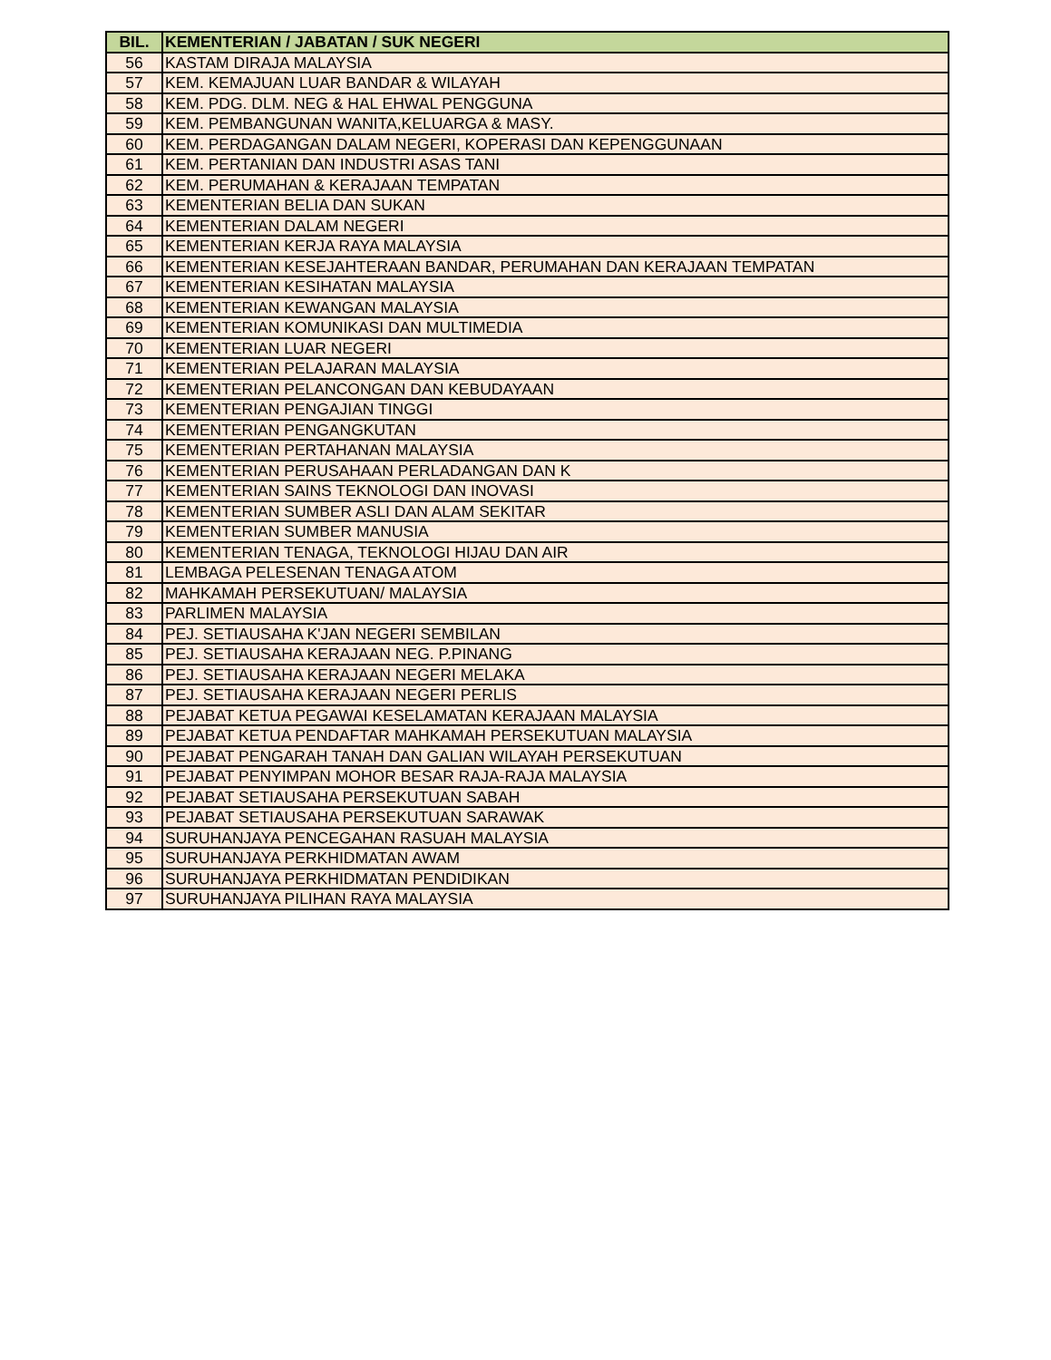| BIL. | KEMENTERIAN / JABATAN / SUK NEGERI |
| --- | --- |
| 56 | KASTAM DIRAJA MALAYSIA |
| 57 | KEM. KEMAJUAN LUAR BANDAR & WILAYAH |
| 58 | KEM. PDG. DLM. NEG & HAL EHWAL PENGGUNA |
| 59 | KEM. PEMBANGUNAN WANITA,KELUARGA & MASY. |
| 60 | KEM. PERDAGANGAN DALAM NEGERI, KOPERASI DAN KEPENGGUNAAN |
| 61 | KEM. PERTANIAN DAN INDUSTRI ASAS TANI |
| 62 | KEM. PERUMAHAN & KERAJAAN TEMPATAN |
| 63 | KEMENTERIAN BELIA DAN SUKAN |
| 64 | KEMENTERIAN DALAM NEGERI |
| 65 | KEMENTERIAN KERJA RAYA MALAYSIA |
| 66 | KEMENTERIAN KESEJAHTERAAN BANDAR, PERUMAHAN DAN KERAJAAN TEMPATAN |
| 67 | KEMENTERIAN KESIHATAN MALAYSIA |
| 68 | KEMENTERIAN KEWANGAN MALAYSIA |
| 69 | KEMENTERIAN KOMUNIKASI DAN MULTIMEDIA |
| 70 | KEMENTERIAN LUAR NEGERI |
| 71 | KEMENTERIAN PELAJARAN MALAYSIA |
| 72 | KEMENTERIAN PELANCONGAN DAN KEBUDAYAAN |
| 73 | KEMENTERIAN PENGAJIAN TINGGI |
| 74 | KEMENTERIAN PENGANGKUTAN |
| 75 | KEMENTERIAN PERTAHANAN MALAYSIA |
| 76 | KEMENTERIAN PERUSAHAAN PERLADANGAN DAN K |
| 77 | KEMENTERIAN SAINS TEKNOLOGI DAN INOVASI |
| 78 | KEMENTERIAN SUMBER ASLI DAN ALAM SEKITAR |
| 79 | KEMENTERIAN SUMBER MANUSIA |
| 80 | KEMENTERIAN TENAGA, TEKNOLOGI HIJAU DAN AIR |
| 81 | LEMBAGA PELESENAN TENAGA ATOM |
| 82 | MAHKAMAH PERSEKUTUAN/ MALAYSIA |
| 83 | PARLIMEN MALAYSIA |
| 84 | PEJ. SETIAUSAHA K'JAN NEGERI SEMBILAN |
| 85 | PEJ. SETIAUSAHA KERAJAAN NEG. P.PINANG |
| 86 | PEJ. SETIAUSAHA KERAJAAN NEGERI MELAKA |
| 87 | PEJ. SETIAUSAHA KERAJAAN NEGERI PERLIS |
| 88 | PEJABAT KETUA PEGAWAI KESELAMATAN KERAJAAN MALAYSIA |
| 89 | PEJABAT KETUA PENDAFTAR MAHKAMAH PERSEKUTUAN MALAYSIA |
| 90 | PEJABAT PENGARAH TANAH DAN GALIAN WILAYAH PERSEKUTUAN |
| 91 | PEJABAT PENYIMPAN MOHOR BESAR RAJA-RAJA MALAYSIA |
| 92 | PEJABAT SETIAUSAHA PERSEKUTUAN SABAH |
| 93 | PEJABAT SETIAUSAHA PERSEKUTUAN SARAWAK |
| 94 | SURUHANJAYA PENCEGAHAN RASUAH MALAYSIA |
| 95 | SURUHANJAYA PERKHIDMATAN AWAM |
| 96 | SURUHANJAYA PERKHIDMATAN PENDIDIKAN |
| 97 | SURUHANJAYA PILIHAN RAYA MALAYSIA |